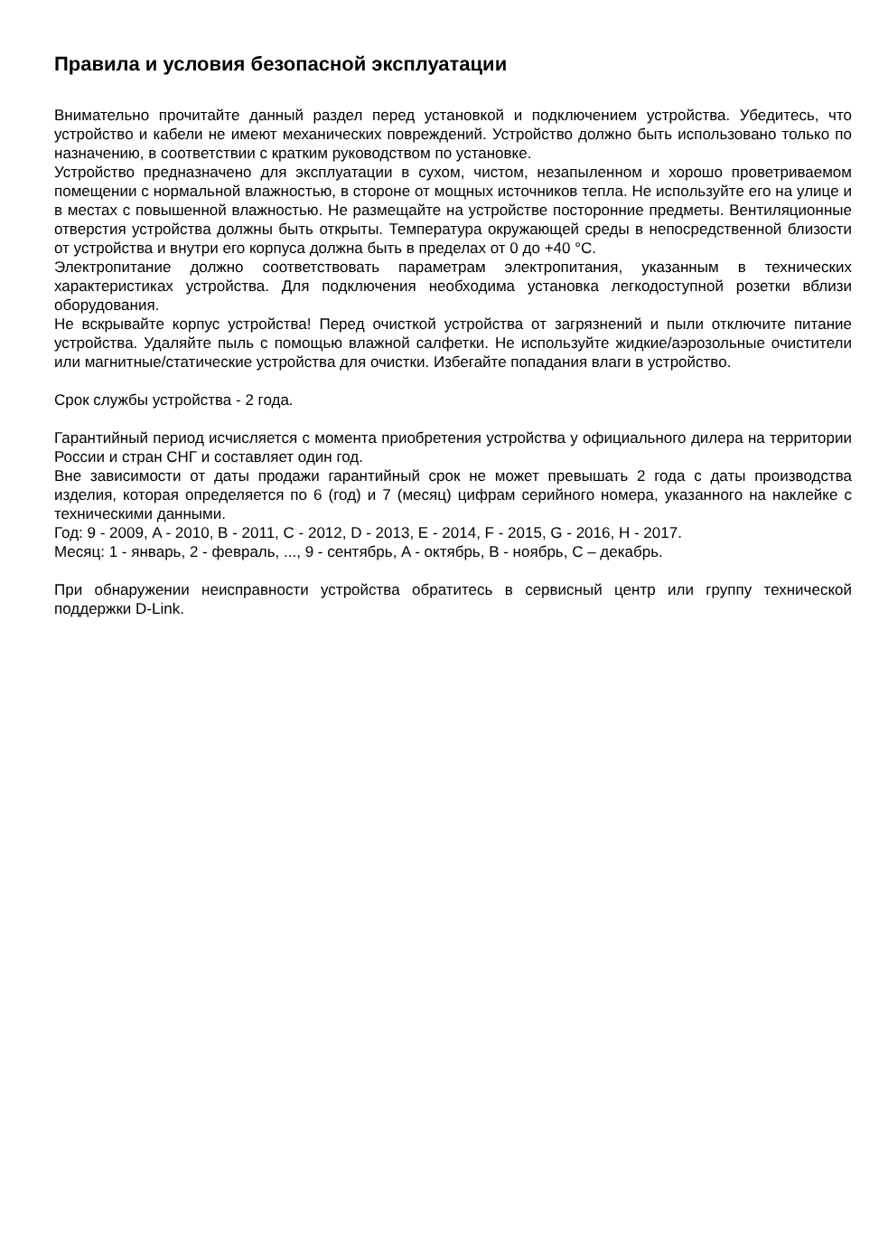Правила и условия безопасной эксплуатации
Внимательно прочитайте данный раздел перед установкой и подключением устройства. Убедитесь, что устройство и кабели не имеют механических повреждений. Устройство должно быть использовано только по назначению, в соответствии с кратким руководством по установке.
Устройство предназначено для эксплуатации в сухом, чистом, незапыленном и хорошо проветриваемом помещении с нормальной влажностью, в стороне от мощных источников тепла. Не используйте его на улице и в местах с повышенной влажностью. Не размещайте на устройстве посторонние предметы. Вентиляционные отверстия устройства должны быть открыты. Температура окружающей среды в непосредственной близости от устройства и внутри его корпуса должна быть в пределах от 0 до +40 °C.
Электропитание должно соответствовать параметрам электропитания, указанным в технических характеристиках устройства. Для подключения необходима установка легкодоступной розетки вблизи оборудования.
Не вскрывайте корпус устройства! Перед очисткой устройства от загрязнений и пыли отключите питание устройства. Удаляйте пыль с помощью влажной салфетки. Не используйте жидкие/аэрозольные очистители или магнитные/статические устройства для очистки. Избегайте попадания влаги в устройство.
Срок службы устройства - 2 года.
Гарантийный период исчисляется с момента приобретения устройства у официального дилера на территории России и стран СНГ и составляет один год.
Вне зависимости от даты продажи гарантийный срок не может превышать 2 года с даты производства изделия, которая определяется по 6 (год) и 7 (месяц) цифрам серийного номера, указанного на наклейке с техническими данными.
Год: 9 - 2009, A - 2010, B - 2011, C - 2012, D - 2013, E - 2014, F - 2015, G - 2016, H - 2017.
Месяц: 1 - январь, 2 - февраль, ..., 9 - сентябрь, A - октябрь, B - ноябрь, C – декабрь.
При обнаружении неисправности устройства обратитесь в сервисный центр или группу технической поддержки D-Link.